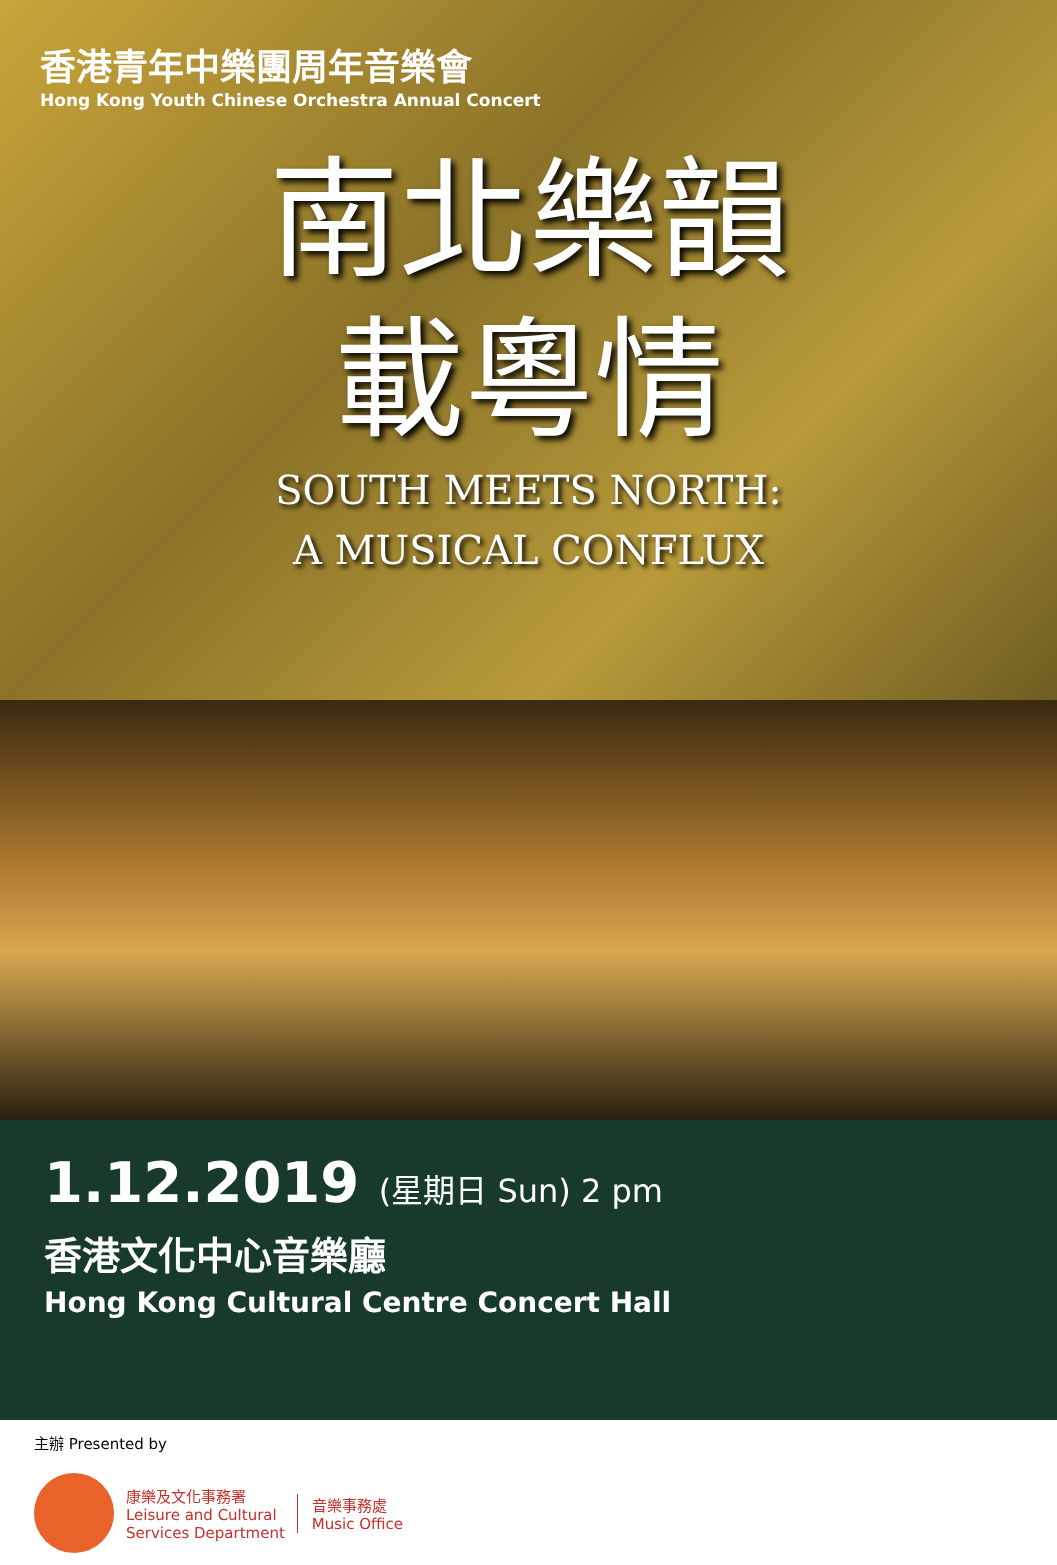香港青年中樂團周年音樂會
Hong Kong Youth Chinese Orchestra Annual Concert
南北樂韻
載粵情
SOUTH MEETS NORTH:
A MUSICAL CONFLUX
1.12.2019 (星期日 Sun) 2 pm
香港文化中心音樂廳
Hong Kong Cultural Centre Concert Hall
主辦 Presented by
康樂及文化事務署
Leisure and Cultural
Services Department
音樂事務處
Music Office